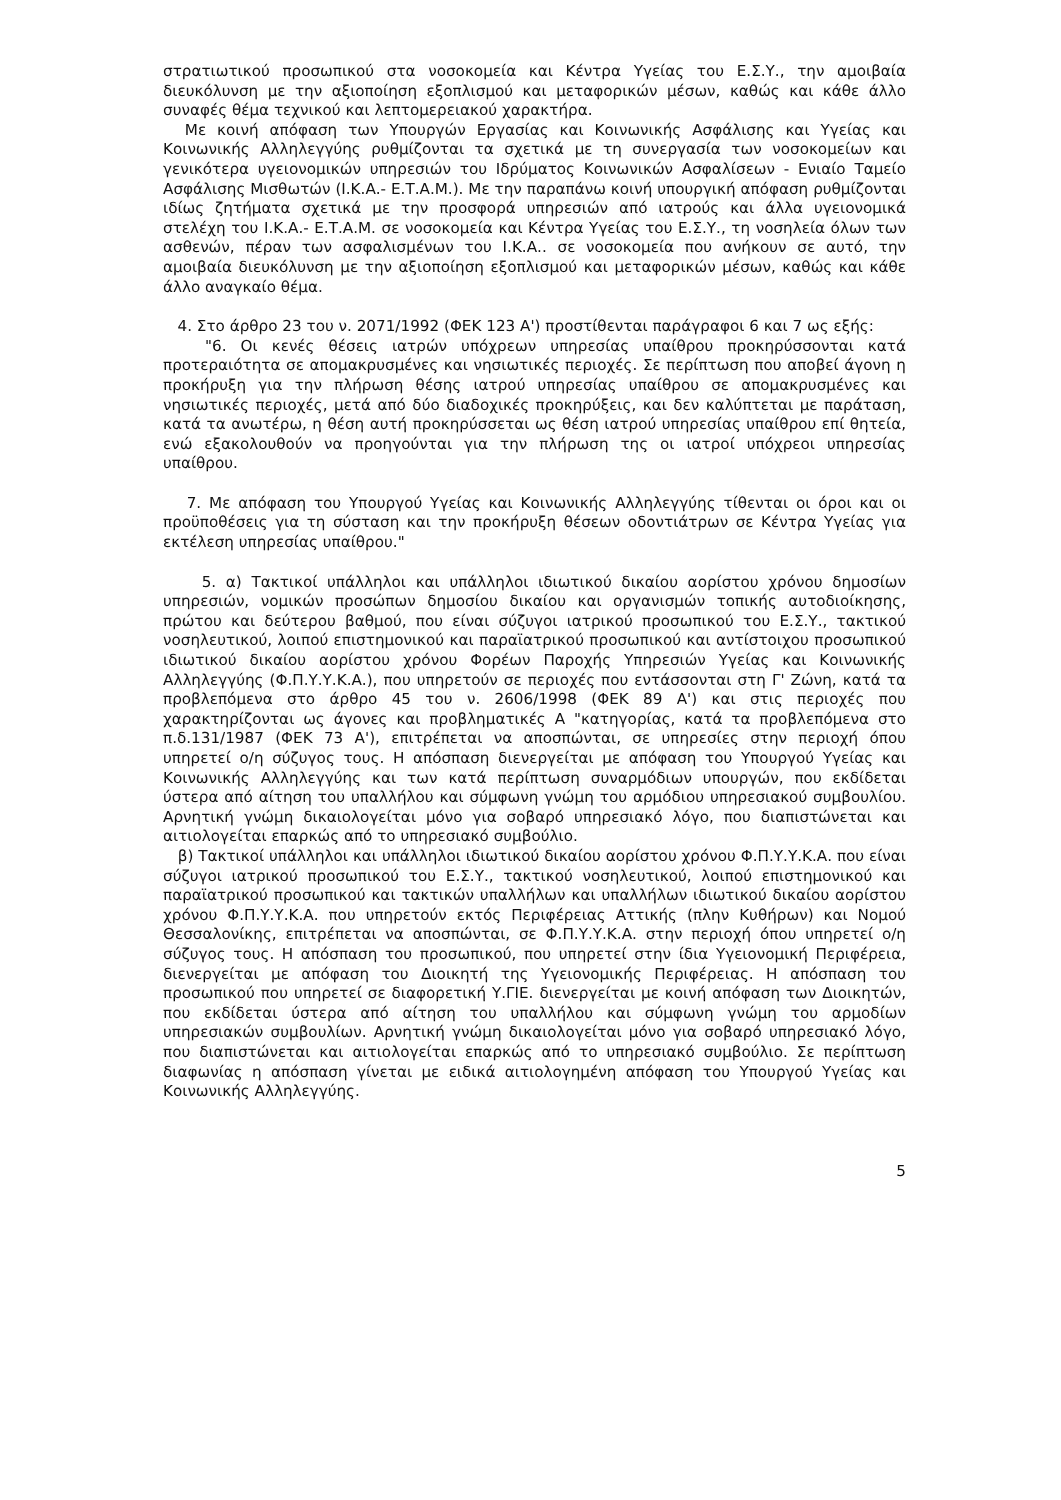στρατιωτικού προσωπικού στα νοσοκομεία και Κέντρα Υγείας του Ε.Σ.Υ., την αμοιβαία διευκόλυνση με την αξιοποίηση εξοπλισμού και μεταφορικών μέσων, καθώς και κάθε άλλο συναφές θέμα τεχνικού και λεπτομερειακού χαρακτήρα.
Με κοινή απόφαση των Υπουργών Εργασίας και Κοινωνικής Ασφάλισης και Υγείας και Κοινωνικής Αλληλεγγύης ρυθμίζονται τα σχετικά με τη συνεργασία των νοσοκομείων και γενικότερα υγειονομικών υπηρεσιών του Ιδρύματος Κοινωνικών Ασφαλίσεων - Ενιαίο Ταμείο Ασφάλισης Μισθωτών (Ι.Κ.Α.- Ε.Τ.Α.Μ.). Με την παραπάνω κοινή υπουργική απόφαση ρυθμίζονται ιδίως ζητήματα σχετικά με την προσφορά υπηρεσιών από ιατρούς και άλλα υγειονομικά στελέχη του Ι.Κ.Α.- Ε.Τ.Α.Μ. σε νοσοκομεία και Κέντρα Υγείας του Ε.Σ.Υ., τη νοσηλεία όλων των ασθενών, πέραν των ασφαλισμένων του Ι.Κ.Α.. σε νοσοκομεία που ανήκουν σε αυτό, την αμοιβαία διευκόλυνση με την αξιοποίηση εξοπλισμού και μεταφορικών μέσων, καθώς και κάθε άλλο αναγκαίο θέμα.
4. Στο άρθρο 23 του ν. 2071/1992 (ΦΕΚ 123 Α') προστίθενται παράγραφοι 6 και 7 ως εξής:
"6. Οι κενές θέσεις ιατρών υπόχρεων υπηρεσίας υπαίθρου προκηρύσσονται κατά προτεραιότητα σε απομακρυσμένες και νησιωτικές περιοχές. Σε περίπτωση που αποβεί άγονη η προκήρυξη για την πλήρωση θέσης ιατρού υπηρεσίας υπαίθρου σε απομακρυσμένες και νησιωτικές περιοχές, μετά από δύο διαδοχικές προκηρύξεις, και δεν καλύπτεται με παράταση, κατά τα ανωτέρω, η θέση αυτή προκηρύσσεται ως θέση ιατρού υπηρεσίας υπαίθρου επί θητεία, ενώ εξακολουθούν να προηγούνται για την πλήρωση της οι ιατροί υπόχρεοι υπηρεσίας υπαίθρου.
7. Με απόφαση του Υπουργού Υγείας και Κοινωνικής Αλληλεγγύης τίθενται οι όροι και οι προϋποθέσεις για τη σύσταση και την προκήρυξη θέσεων οδοντιάτρων σε Κέντρα Υγείας για εκτέλεση υπηρεσίας υπαίθρου."
5. α) Τακτικοί υπάλληλοι και υπάλληλοι ιδιωτικού δικαίου αορίστου χρόνου δημοσίων υπηρεσιών, νομικών προσώπων δημοσίου δικαίου και οργανισμών τοπικής αυτοδιοίκησης, πρώτου και δεύτερου βαθμού, που είναι σύζυγοι ιατρικού προσωπικού του Ε.Σ.Υ., τακτικού νοσηλευτικού, λοιπού επιστημονικού και παραϊατρικού προσωπικού και αντίστοιχου προσωπικού ιδιωτικού δικαίου αορίστου χρόνου Φορέων Παροχής Υπηρεσιών Υγείας και Κοινωνικής Αλληλεγγύης (Φ.Π.Υ.Υ.Κ.Α.), που υπηρετούν σε περιοχές που εντάσσονται στη Γ' Ζώνη, κατά τα προβλεπόμενα στο άρθρο 45 του ν. 2606/1998 (ΦΕΚ 89 Α') και στις περιοχές που χαρακτηρίζονται ως άγονες και προβληματικές Α "κατηγορίας, κατά τα προβλεπόμενα στο π.δ.131/1987 (ΦΕΚ 73 Α'), επιτρέπεται να αποσπώνται, σε υπηρεσίες στην περιοχή όπου υπηρετεί ο/η σύζυγος τους. Η απόσπαση διενεργείται με απόφαση του Υπουργού Υγείας και Κοινωνικής Αλληλεγγύης και των κατά περίπτωση συναρμόδιων υπουργών, που εκδίδεται ύστερα από αίτηση του υπαλλήλου και σύμφωνη γνώμη του αρμόδιου υπηρεσιακού συμβουλίου. Αρνητική γνώμη δικαιολογείται μόνο για σοβαρό υπηρεσιακό λόγο, που διαπιστώνεται και αιτιολογείται επαρκώς από το υπηρεσιακό συμβούλιο.
β) Τακτικοί υπάλληλοι και υπάλληλοι ιδιωτικού δικαίου αορίστου χρόνου Φ.Π.Υ.Υ.Κ.Α. που είναι σύζυγοι ιατρικού προσωπικού του Ε.Σ.Υ., τακτικού νοσηλευτικού, λοιπού επιστημονικού και παραϊατρικού προσωπικού και τακτικών υπαλλήλων και υπαλλήλων ιδιωτικού δικαίου αορίστου χρόνου Φ.Π.Υ.Υ.Κ.Α. που υπηρετούν εκτός Περιφέρειας Αττικής (πλην Κυθήρων) και Νομού Θεσσαλονίκης, επιτρέπεται να αποσπώνται, σε Φ.Π.Υ.Υ.Κ.Α. στην περιοχή όπου υπηρετεί ο/η σύζυγος τους. Η απόσπαση του προσωπικού, που υπηρετεί στην ίδια Υγειονομική Περιφέρεια, διενεργείται με απόφαση του Διοικητή της Υγειονομικής Περιφέρειας. Η απόσπαση του προσωπικού που υπηρετεί σε διαφορετική Υ.ΓΙΕ. διενεργείται με κοινή απόφαση των Διοικητών, που εκδίδεται ύστερα από αίτηση του υπαλλήλου και σύμφωνη γνώμη του αρμοδίων υπηρεσιακών συμβουλίων. Αρνητική γνώμη δικαιολογείται μόνο για σοβαρό υπηρεσιακό λόγο, που διαπιστώνεται και αιτιολογείται επαρκώς από το υπηρεσιακό συμβούλιο. Σε περίπτωση διαφωνίας η απόσπαση γίνεται με ειδικά αιτιολογημένη απόφαση του Υπουργού Υγείας και Κοινωνικής Αλληλεγγύης.
5